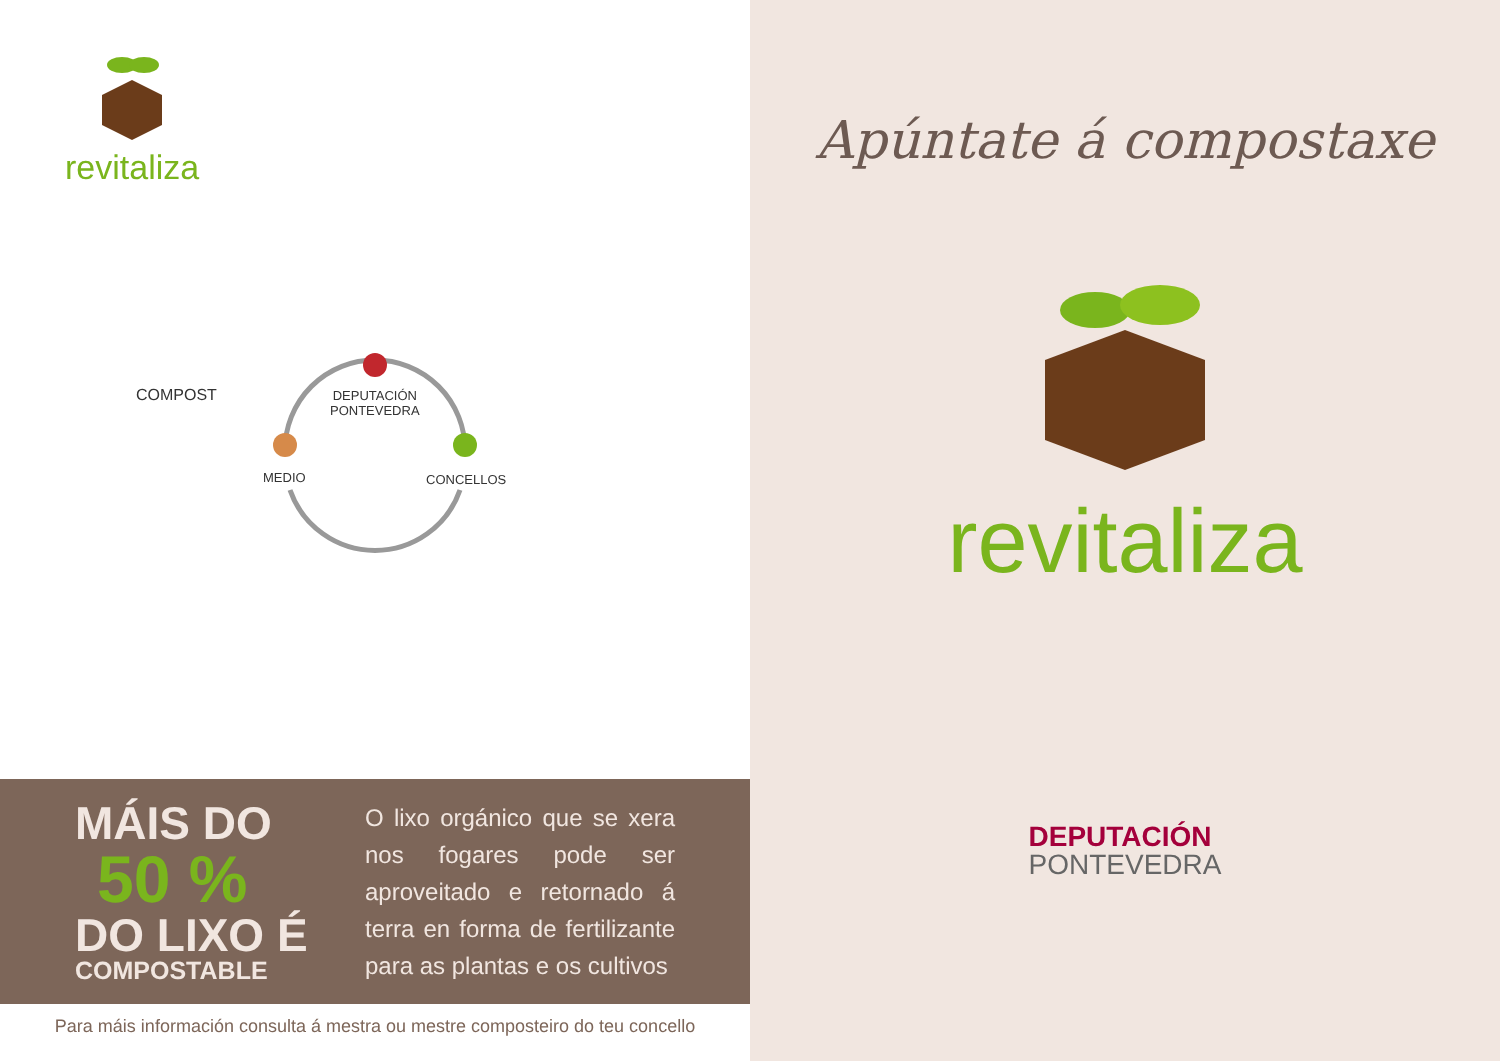revitaliza
DEPUTACIÓN
PONTEVEDRA
MEDIO CONCELLOS
COMPOST
MÁIS DO
50 %
DO LIXO É
COMPOSTABLE
O lixo orgánico que se xera nos fogares pode ser aproveitado e retornado á terra en forma de fertilizante para as plantas e os cultivos
Para máis información consulta á mestra ou mestre composteiro do teu concello
Apúntate á compostaxe
revitaliza
DEPUTACIÓN
PONTEVEDRA